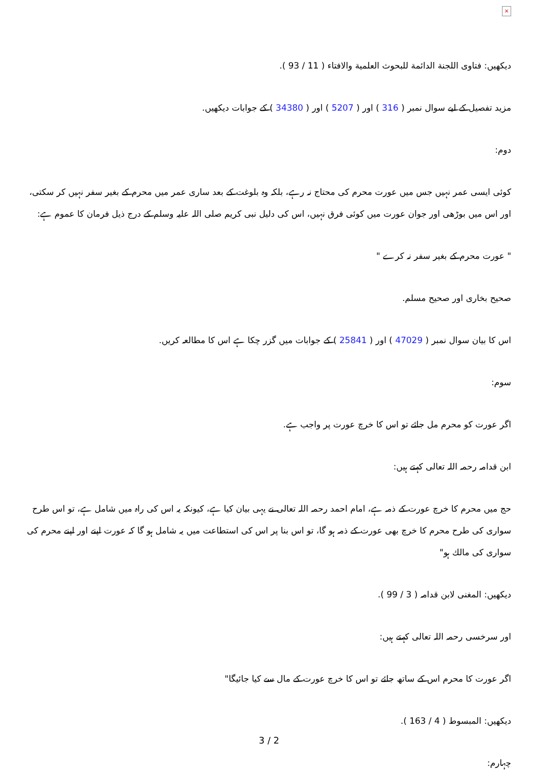×
دیکھیں: فتاوی اللجنة الدائمة للبحوث العلمية والافتاء ( 11 / 93 ).
مزید تفصیل کے لیے سوال نمبر ( 316 ) اور ( 5207 ) اور ( 34380 ) کے جوابات دیکھیں.
دوم:
کوئی ایسی عمر نہیں جس میں عورت محرم کی محتاج نہ رہے، بلکہ وہ بلوغت کے بعد ساری عمر میں محرم کے بغیر سفر نہیں کر سکتی، اور اس میں بوڑھی اور جوان عورت میں کوئی فرق نہیں، اس کی دلیل نبی کریم صلی اللہ علیہ وسلم کے درج ذیل فرمان کا عموم ہے:
" عورت محرم کے بغیر سفر نہ کرے "
صحیح بخاری اور صحیح مسلم.
اس کا بیان سوال نمبر ( 47029 ) اور ( 25841 ) کے جوابات میں گزر چکا ہے اس کا مطالعہ کریں.
سوم:
اگر عورت کو محرم مل جائے تو اس کا خرچ عورت پر واجب ہے.
ابن قدامہ رحمہ اللہ تعالی کہتے ہیں:
حج میں محرم کا خرچ عورت کے ذمہ ہے، امام احمد رحمہ اللہ تعالی نے یہی بیان کیا ہے، کیونکہ یہ اس کی راہ میں شامل ہے، تو اس طرح سواری کی طرح محرم کا خرچ بھی عورت کے ذمہ ہو گا، تو اس بنا پر اس کی استطاعت میں یہ شامل ہو گا کہ عورت اپنے اور اپنے محرم کی سواری کی مالك ہو"
دیکھیں: المغنی لابن قدامہ ( 3 / 99 ).
اور سرخسی رحمہ اللہ تعالی کہتے ہیں:
اگر عورت کا محرم اس کے ساتھ جائے تو اس کا خرچ عورت کے مال سے کیا جائیگا"
دیکھیں: المبسوط ( 4 / 163 ).
چہارم:
3 / 2